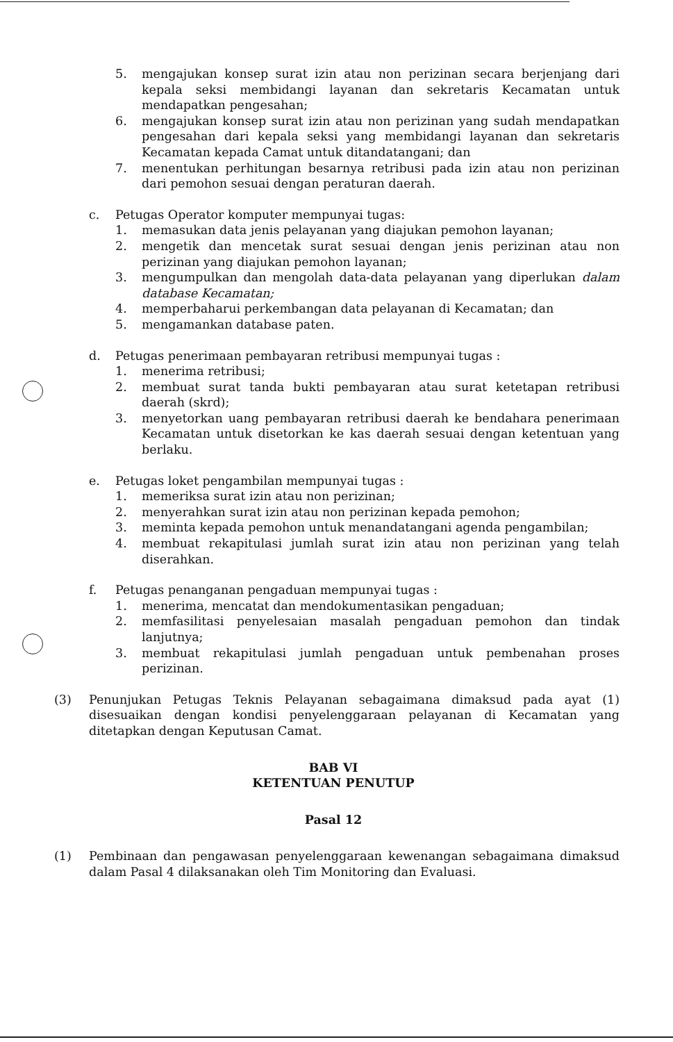5. mengajukan konsep surat izin atau non perizinan secara berjenjang dari kepala seksi membidangi layanan dan sekretaris Kecamatan untuk mendapatkan pengesahan;
6. mengajukan konsep surat izin atau non perizinan yang sudah mendapatkan pengesahan dari kepala seksi yang membidangi layanan dan sekretaris Kecamatan kepada Camat untuk ditandatangani; dan
7. menentukan perhitungan besarnya retribusi pada izin atau non perizinan dari pemohon sesuai dengan peraturan daerah.
c. Petugas Operator komputer mempunyai tugas:
1. memasukan data jenis pelayanan yang diajukan pemohon layanan;
2. mengetik dan mencetak surat sesuai dengan jenis perizinan atau non perizinan yang diajukan pemohon layanan;
3. mengumpulkan dan mengolah data-data pelayanan yang diperlukan dalam database Kecamatan;
4. memperbaharui perkembangan data pelayanan di Kecamatan; dan
5. mengamankan database paten.
d. Petugas penerimaan pembayaran retribusi mempunyai tugas :
1. menerima retribusi;
2. membuat surat tanda bukti pembayaran atau surat ketetapan retribusi daerah (skrd);
3. menyetorkan uang pembayaran retribusi daerah ke bendahara penerimaan Kecamatan untuk disetorkan ke kas daerah sesuai dengan ketentuan yang berlaku.
e. Petugas loket pengambilan mempunyai tugas :
1. memeriksa surat izin atau non perizinan;
2. menyerahkan surat izin atau non perizinan kepada pemohon;
3. meminta kepada pemohon untuk menandatangani agenda pengambilan;
4. membuat rekapitulasi jumlah surat izin atau non perizinan yang telah diserahkan.
f. Petugas penanganan pengaduan mempunyai tugas :
1. menerima, mencatat dan mendokumentasikan pengaduan;
2. memfasilitasi penyelesaian masalah pengaduan pemohon dan tindak lanjutnya;
3. membuat rekapitulasi jumlah pengaduan untuk pembenahan proses perizinan.
(3) Penunjukan Petugas Teknis Pelayanan sebagaimana dimaksud pada ayat (1) disesuaikan dengan kondisi penyelenggaraan pelayanan di Kecamatan yang ditetapkan dengan Keputusan Camat.
BAB VI
KETENTUAN PENUTUP
Pasal 12
(1) Pembinaan dan pengawasan penyelenggaraan kewenangan sebagaimana dimaksud dalam Pasal 4 dilaksanakan oleh Tim Monitoring dan Evaluasi.